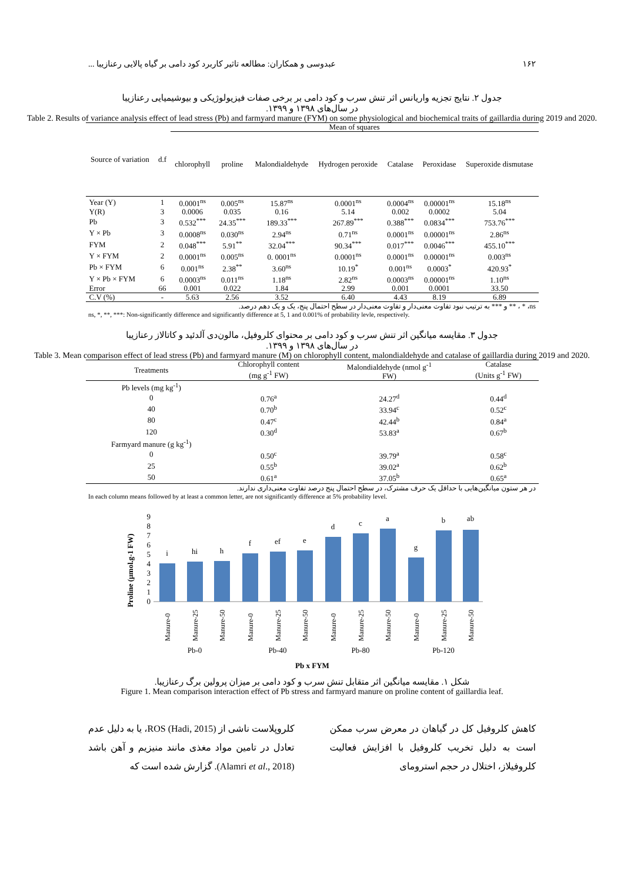۱۶۲ عبدوسی و همکاران: مطالعه تاثیر کاربرد کود دامی بر گیاه پالایی رعنازیبا ...
جدول ۲. نتایج تجزیه واریانس اثر تنش سرب و کود دامی بر برخی صفات فیزیولوژیکی و بیوشیمیایی رعنازیبا
در سال‌های ۱۳۹۸ و ۱۳۹۹.
Table 2. Results of variance analysis effect of lead stress (Pb) and farmyard manure (FYM) on some physiological and biochemical traits of gaillardia during 2019 and 2020.
| Source of variation | d.f | Mean of squares | | | | | | |
| --- | --- | --- | --- | --- | --- | --- | --- | --- |
| | | chlorophyll | proline | Malondialdehyde | Hydrogen peroxide | Catalase | Peroxidase | Superoxide dismutase |
| Year (Y) | 1 | 0.0001<sup>ns</sup> | 0.005<sup>ns</sup> | 15.87<sup>ns</sup> | 0.0001<sup>ns</sup> | 0.0004<sup>ns</sup> | 0.00001<sup>ns</sup> | 15.18<sup>ns</sup> |
| Y(R) | 3 | 0.0006 | 0.035 | 0.16 | 5.14 | 0.002 | 0.0002 | 5.04 |
| Pb | 3 | 0.532<sup>***</sup> | 24.35<sup>***</sup> | 189.33<sup>***</sup> | 267.89<sup>***</sup> | 0.388<sup>***</sup> | 0.0834<sup>***</sup> | 753.76<sup>***</sup> |
| Y × Pb | 3 | 0.0008<sup>ns</sup> | 0.030<sup>ns</sup> | 2.94<sup>ns</sup> | 0.71<sup>ns</sup> | 0.0001<sup>ns</sup> | 0.00001<sup>ns</sup> | 2.86<sup>ns</sup> |
| FYM | 2 | 0.048<sup>***</sup> | 5.91<sup>**</sup> | 32.04<sup>***</sup> | 90.34<sup>***</sup> | 0.017<sup>***</sup> | 0.0046<sup>***</sup> | 455.10<sup>***</sup> |
| Y × FYM | 2 | 0.0001<sup>ns</sup> | 0.005<sup>ns</sup> | 0. 0001<sup>ns</sup> | 0.0001<sup>ns</sup> | 0.0001<sup>ns</sup> | 0.00001<sup>ns</sup> | 0.003<sup>ns</sup> |
| Pb × FYM | 6 | 0.001<sup>ns</sup> | 2.38<sup>**</sup> | 3.60<sup>ns</sup> | 10.19<sup>*</sup> | 0.001<sup>ns</sup> | 0.0003<sup>*</sup> | 420.93<sup>*</sup> |
| Y × Pb × FYM | 6 | 0.0003<sup>ns</sup> | 0.011<sup>ns</sup> | 1.18<sup>ns</sup> | 2.82<sup>ns</sup> | 0.0003<sup>ns</sup> | 0.00001<sup>ns</sup> | 1.10<sup>ns</sup> |
| Error | 66 | 0.001 | 0.022 | 1.84 | 2.99 | 0.001 | 0.0001 | 33.50 |
| C.V (%) | - | 5.63 | 2.56 | 3.52 | 6.40 | 4.43 | 8.19 | 6.89 |
ns، * ، ** و *** به ترتیب نبود تفاوت معنی‌دار و تفاوت معنی‌دار در سطح احتمال پنج، یک و یک دهم درصد.
ns, *, **, ***: Non-significantly difference and significantly difference at 5, 1 and 0.001% of probability levle, respectively.
جدول ۳. مقایسه میانگین اثر تنش سرب و کود دامی بر محتوای کلروفیل، مالون‌دی آلدئید و کاتالاز رعنازیبا
در سال‌های ۱۳۹۸ و ۱۳۹۹.
Table 3. Mean comparison effect of lead stress (Pb) and farmyard manure (M) on chlorophyll content, malondialdehyde and catalase of gaillardia during 2019 and 2020.
| Treatments | Chlorophyll content (mg g<sup>-1</sup> FW) | Malondialdehyde (nmol g<sup>-1</sup> FW) | Catalase (Units g<sup>-1</sup> FW) |
| --- | --- | --- | --- |
| Pb levels (mg kg<sup>-1</sup>) | | | |
| 0 | 0.76<sup>a</sup> | 24.27<sup>d</sup> | 0.44<sup>d</sup> |
| 40 | 0.70<sup>b</sup> | 33.94<sup>c</sup> | 0.52<sup>c</sup> |
| 80 | 0.47<sup>c</sup> | 42.44<sup>b</sup> | 0.84<sup>a</sup> |
| 120 | 0.30<sup>d</sup> | 53.83<sup>a</sup> | 0.67<sup>b</sup> |
| Farmyard manure (g kg<sup>-1</sup>) | | | |
| 0 | 0.50<sup>c</sup> | 39.79<sup>a</sup> | 0.58<sup>c</sup> |
| 25 | 0.55<sup>b</sup> | 39.02<sup>a</sup> | 0.62<sup>b</sup> |
| 50 | 0.61<sup>a</sup> | 37.05<sup>b</sup> | 0.65<sup>a</sup> |
در هر ستون میانگین‌هایی با حداقل یک حرف مشترک، در سطح احتمال پنج درصد تفاوت معنی‌داری ندارند.
In each column means followed by at least a common letter, are not significantly difference at 5% probability level.
Proline (μmol.g-1 FW)
0
1
2
3
4
5
6
7
8
9
i
hi
h
f
ef
e
d
c
a
g
b
ab
Manure-0
Manure-25
Manure-50
Manure-0
Manure-25
Manure-50
Manure-0
Manure-25
Manure-50
Manure-0
Manure-25
Manure-50
Pb-0
Pb-40
Pb-80
Pb-120
Pb x FYM
شکل ۱. مقایسه میانگین اثر متقابل تنش سرب و کود دامی بر میزان پرولین برگ رعنازیبا.
Figure 1. Mean comparison interaction effect of Pb stress and farmyard manure on proline content of gaillardia leaf.
کاهش کلروفیل کل در گیاهان در معرض سرب ممکن است به دلیل تخریب کلروفیل با افزایش فعالیت کلروفیلاز، اختلال در حجم استرومای
کلروپلاست ناشی از ROS (Hadi, 2015)، یا به دلیل عدم تعادل در تامین مواد مغذی مانند منیزیم و آهن باشد (Alamri et al., 2018). گزارش شده است که